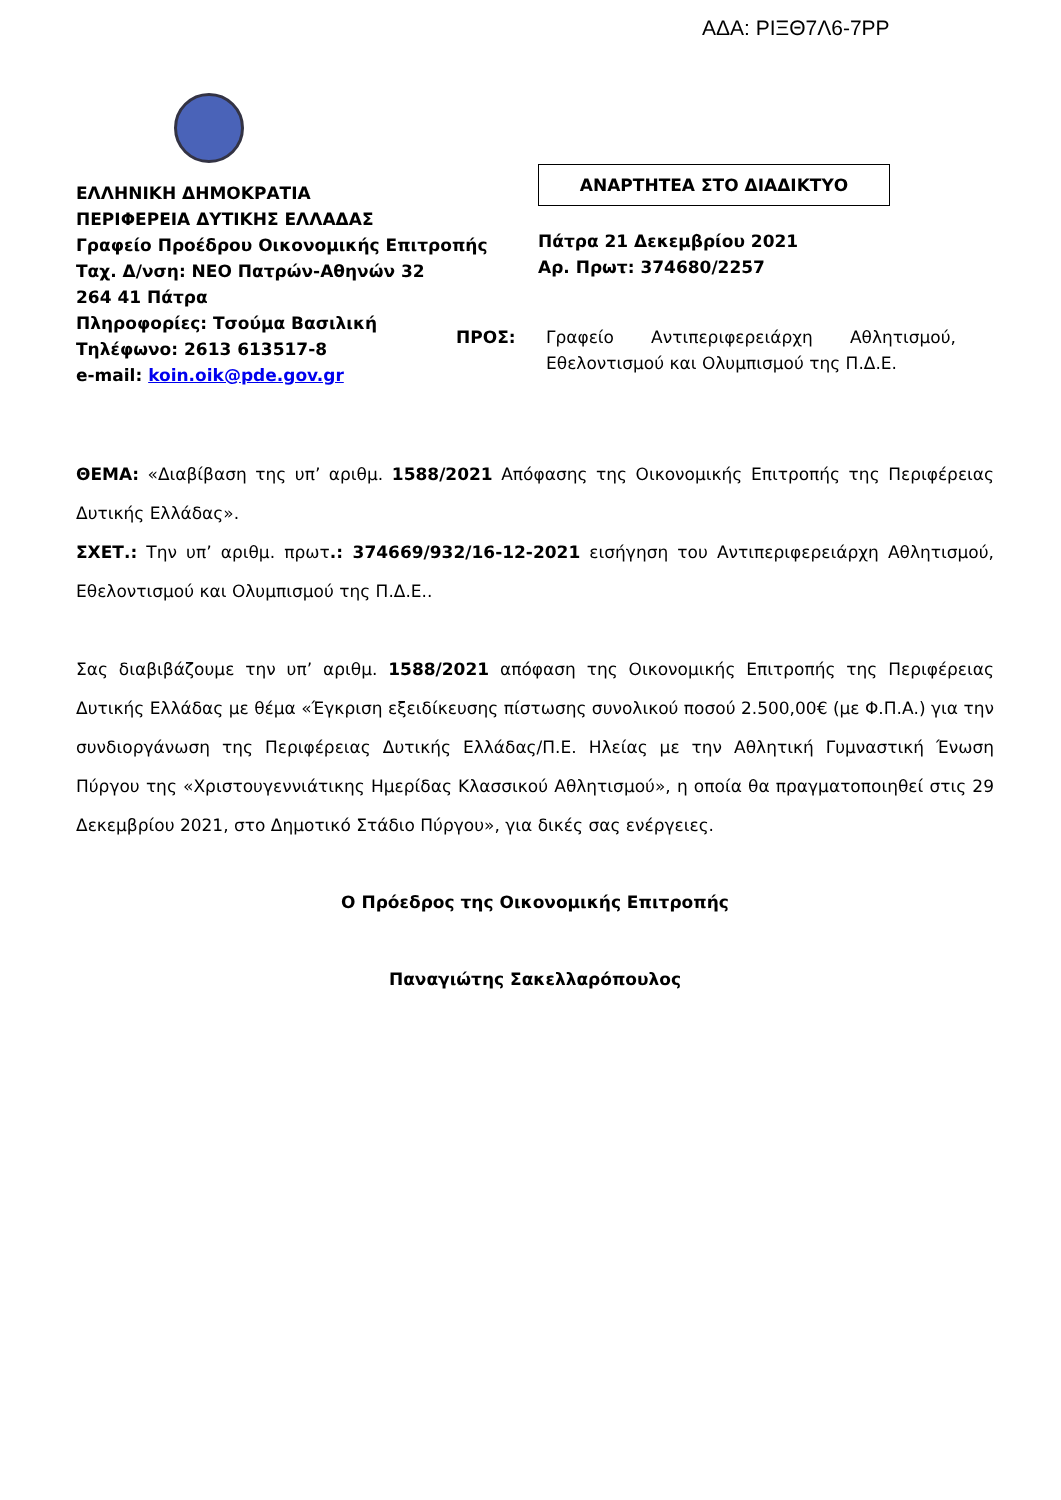ΑΔΑ: ΡΙΞΘ7Λ6-7ΡΡ
ΕΛΛΗΝΙΚΗ ΔΗΜΟΚΡΑΤΙΑ
ΠΕΡΙΦΕΡΕΙΑ ΔΥΤΙΚΗΣ ΕΛΛΑΔΑΣ
Γραφείο Προέδρου Οικονομικής Επιτροπής
Ταχ. Δ/νση: ΝΕΟ Πατρών-Αθηνών 32
264 41 Πάτρα
Πληροφορίες: Τσούμα Βασιλική
Τηλέφωνο: 2613 613517-8
e-mail: koin.oik@pde.gov.gr
ΑΝΑΡΤΗΤΕΑ ΣΤΟ ΔΙΑΔΙΚΤΥΟ
Πάτρα 21 Δεκεμβρίου 2021
Αρ. Πρωτ: 374680/2257
ΠΡΟΣ: Γραφείο Αντιπεριφερειάρχη Αθλητισμού, Εθελοντισμού και Ολυμπισμού της Π.Δ.Ε.
ΘΕΜΑ: «Διαβίβαση της υπ’ αριθμ. 1588/2021 Απόφασης της Οικονομικής Επιτροπής της Περιφέρειας Δυτικής Ελλάδας».
ΣΧΕΤ.: Την υπ’ αριθμ. πρωτ.: 374669/932/16-12-2021 εισήγηση του Αντιπεριφερειάρχη Αθλητισμού, Εθελοντισμού και Ολυμπισμού της Π.Δ.Ε..
Σας διαβιβάζουμε την υπ’ αριθμ. 1588/2021 απόφαση της Οικονομικής Επιτροπής της Περιφέρειας Δυτικής Ελλάδας με θέμα «Έγκριση εξειδίκευσης πίστωσης συνολικού ποσού 2.500,00€ (με Φ.Π.Α.) για την συνδιοργάνωση της Περιφέρειας Δυτικής Ελλάδας/Π.Ε. Ηλείας με την Αθλητική Γυμναστική Ένωση Πύργου της «Χριστουγεννιάτικης Ημερίδας Κλασσικού Αθλητισμού», η οποία θα πραγματοποιηθεί στις 29 Δεκεμβρίου 2021, στο Δημοτικό Στάδιο Πύργου», για δικές σας ενέργειες.
Ο Πρόεδρος της Οικονομικής Επιτροπής
Παναγιώτης Σακελλαρόπουλος